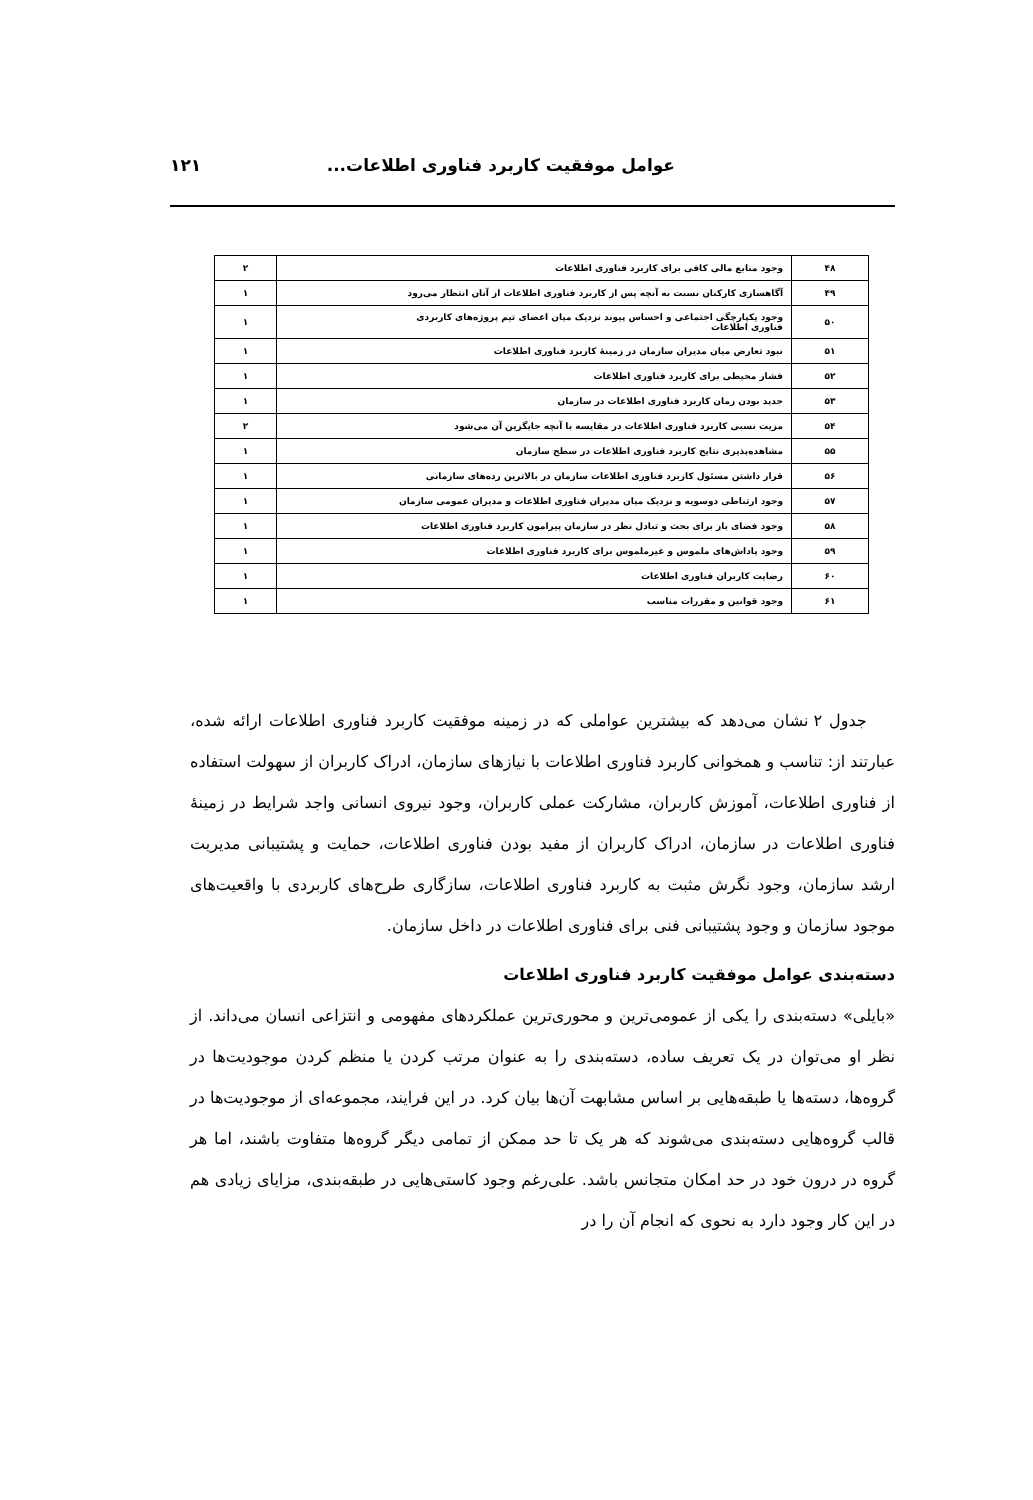عوامل موفقیت کاربرد فناوری اطلاعات... ۱۲۱
| ۴۸ | وجود منابع مالی کافی برای کاربرد فناوری اطلاعات | ۲ |
| ۴۹ | آگاهسازی کارکنان نسبت به آنچه پس از کاربرد فناوری اطلاعات از آنان انتظار می‌رود | ۱ |
| ۵۰ | وجود یکپارچگی اجتماعی و احساس پیوند نزدیک میان اعضای تیم پروژه‌های کاربردی فناوری اطلاعات | ۱ |
| ۵۱ | نبود تعارض میان مدیران سازمان در زمینهٔ کاربرد فناوری اطلاعات | ۱ |
| ۵۲ | فشار محیطی برای کاربرد فناوری اطلاعات | ۱ |
| ۵۳ | جدید بودن زمان کاربرد فناوری اطلاعات در سازمان | ۱ |
| ۵۴ | مزیت نسبی کاربرد فناوری اطلاعات در مقایسه با آنچه جایگزین آن می‌شود | ۲ |
| ۵۵ | مشاهده‌پذیری نتایج کاربرد فناوری اطلاعات در سطح سازمان | ۱ |
| ۵۶ | قرار داشتن مسئول کاربرد فناوری اطلاعات سازمان در بالاترین رده‌های سازمانی | ۱ |
| ۵۷ | وجود ارتباطی دوسویه و نزدیک میان مدیران فناوری اطلاعات و مدیران عمومی سازمان | ۱ |
| ۵۸ | وجود فضای باز برای بحث و تبادل نظر در سازمان پیرامون کاربرد فناوری اطلاعات | ۱ |
| ۵۹ | وجود پاداش‌های ملموس و غیرملموس برای کاربرد فناوری اطلاعات | ۱ |
| ۶۰ | رضایت کاربران فناوری اطلاعات | ۱ |
| ۶۱ | وجود قوانین و مقررات مناسب | ۱ |
جدول ۲ نشان می‌دهد که بیشترین عواملی که در زمینه موفقیت کاربرد فناوری اطلاعات ارائه شده، عبارتند از: تناسب و همخوانی کاربرد فناوری اطلاعات با نیازهای سازمان، ادراک کاربران از سهولت استفاده از فناوری اطلاعات، آموزش کاربران، مشارکت عملی کاربران، وجود نیروی انسانی واجد شرایط در زمینهٔ فناوری اطلاعات در سازمان، ادراک کاربران از مفید بودن فناوری اطلاعات، حمایت و پشتیبانی مدیریت ارشد سازمان، وجود نگرش مثبت به کاربرد فناوری اطلاعات، سازگاری طرح‌های کاربردی با واقعیت‌های موجود سازمان و وجود پشتیبانی فنی برای فناوری اطلاعات در داخل سازمان.
دسته‌بندی عوامل موفقیت کاربرد فناوری اطلاعات
«بایلی» دسته‌بندی را یکی از عمومی‌ترین و محوری‌ترین عملکردهای مفهومی و انتزاعی انسان می‌داند. از نظر او می‌توان در یک تعریف ساده، دسته‌بندی را به عنوان مرتب کردن یا منظم کردن موجودیت‌ها در گروه‌ها، دسته‌ها یا طبقه‌هایی بر اساس مشابهت آن‌ها بیان کرد. در این فرایند، مجموعه‌ای از موجودیت‌ها در قالب گروه‌هایی دسته‌بندی می‌شوند که هر یک تا حد ممکن از تمامی دیگر گروه‌ها متفاوت باشند، اما هر گروه در درون خود در حد امکان متجانس باشد. علی‌رغم وجود کاستی‌هایی در طبقه‌بندی، مزایای زیادی هم در این کار وجود دارد به نحوی که انجام آن را در